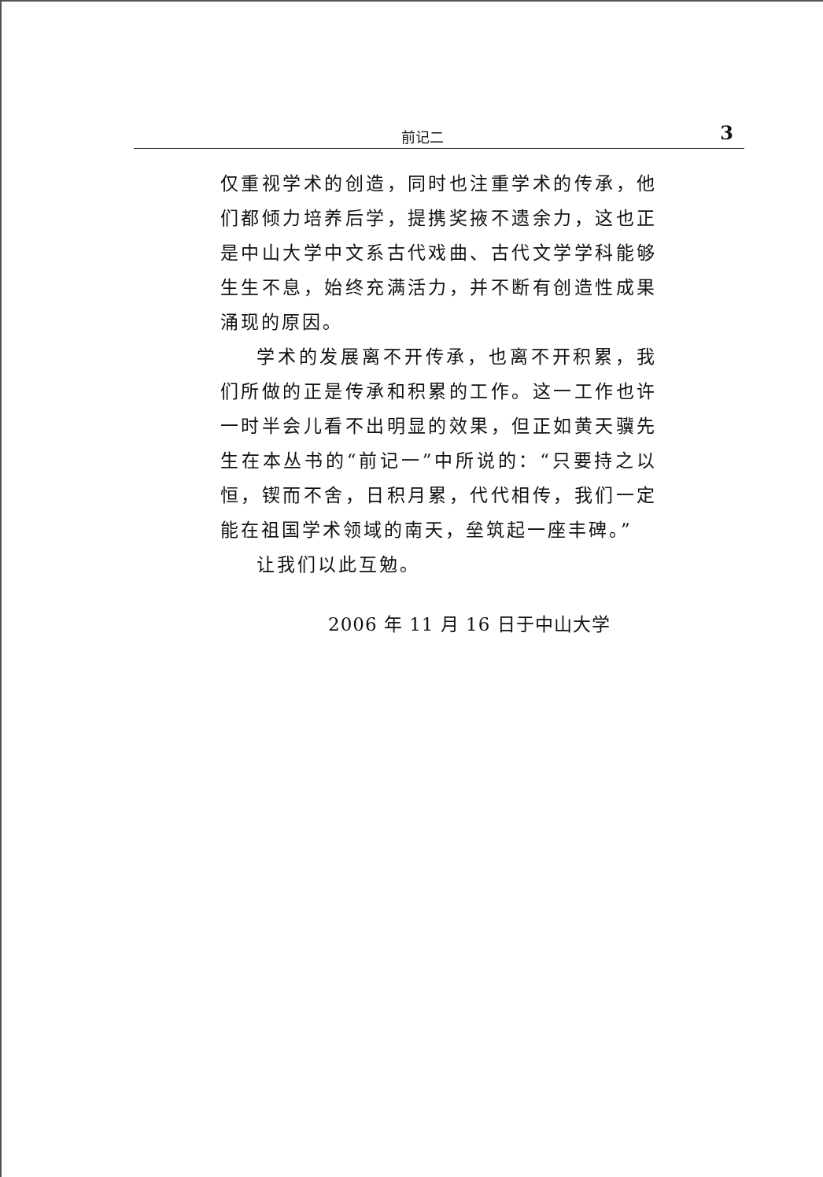前记二 3
仅重视学术的创造，同时也注重学术的传承，他们都倾力培养后学，提携奖掖不遗余力，这也正是中山大学中文系古代戏曲、古代文学学科能够生生不息，始终充满活力，并不断有创造性成果涌现的原因。
学术的发展离不开传承，也离不开积累，我们所做的正是传承和积累的工作。这一工作也许一时半会儿看不出明显的效果，但正如黄天骥先生在本丛书的“前记一”中所说的：“只要持之以恒，锲而不舍，日积月累，代代相传，我们一定能在祖国学术领域的南天，垒筑起一座丰碑。”
让我们以此互勉。
2006 年 11 月 16 日于中山大学